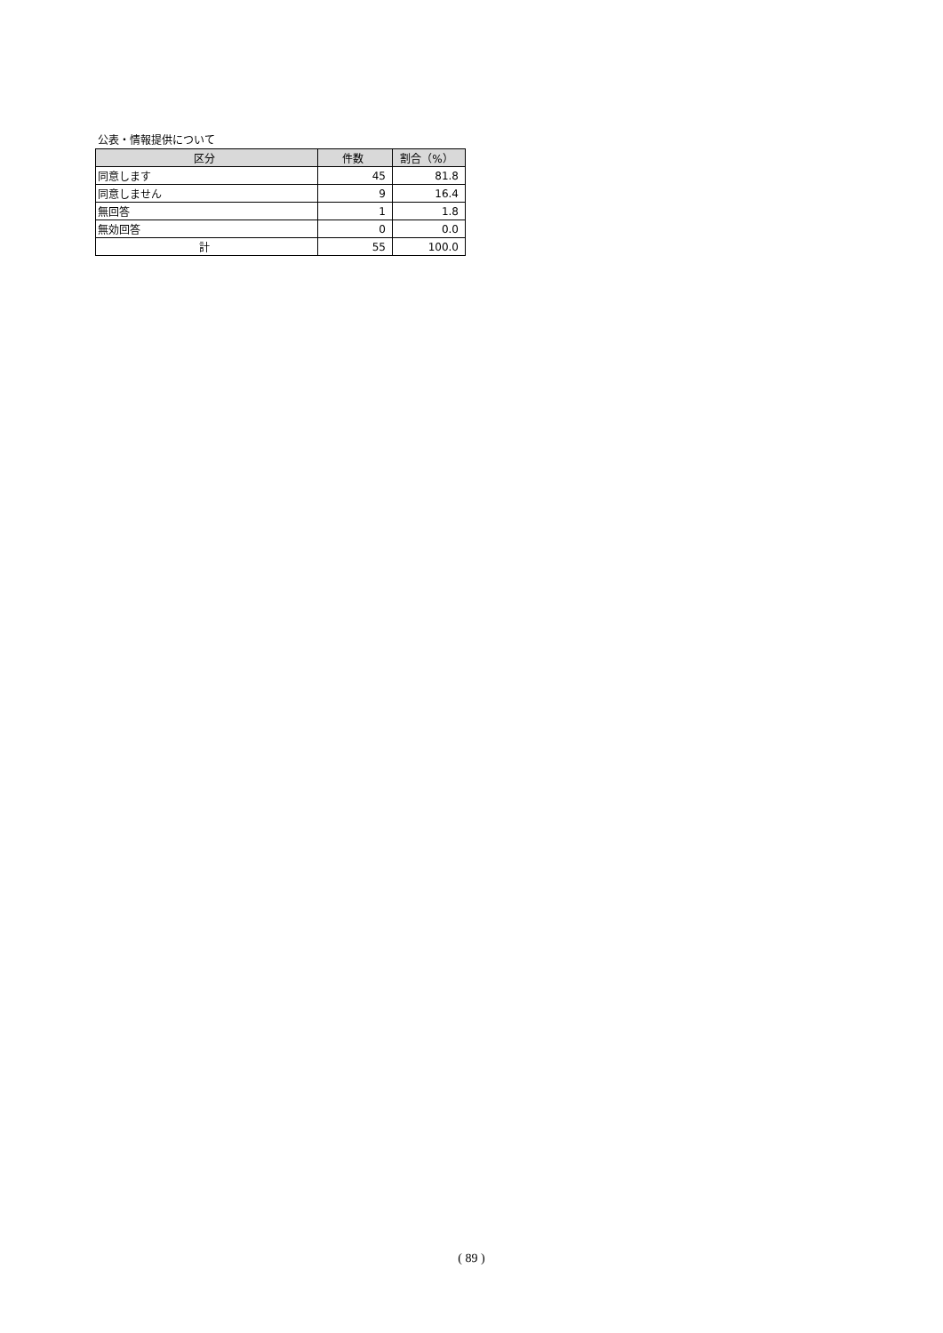公表・情報提供について
| 区分 | 件数 | 割合（%） |
| --- | --- | --- |
| 同意します | 45 | 81.8 |
| 同意しません | 9 | 16.4 |
| 無回答 | 1 | 1.8 |
| 無効回答 | 0 | 0.0 |
| 計 | 55 | 100.0 |
( 89 )